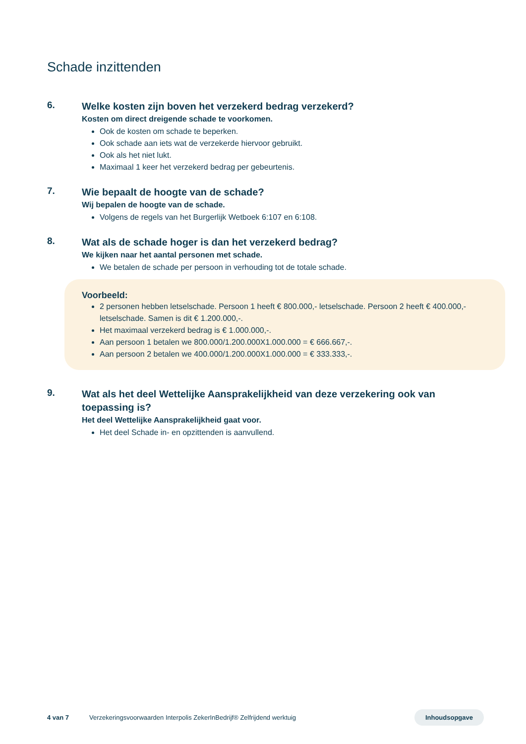Schade inzittenden
6.
Welke kosten zijn boven het verzekerd bedrag verzekerd?
Kosten om direct dreigende schade te voorkomen.
Ook de kosten om schade te beperken.
Ook schade aan iets wat de verzekerde hiervoor gebruikt.
Ook als het niet lukt.
Maximaal 1 keer het verzekerd bedrag per gebeurtenis.
7.
Wie bepaalt de hoogte van de schade?
Wij bepalen de hoogte van de schade.
Volgens de regels van het Burgerlijk Wetboek 6:107 en 6:108.
8.
Wat als de schade hoger is dan het verzekerd bedrag?
We kijken naar het aantal personen met schade.
We betalen de schade per persoon in verhouding tot de totale schade.
Voorbeeld:
2 personen hebben letselschade. Persoon 1 heeft € 800.000,- letselschade. Persoon 2 heeft € 400.000,- letselschade. Samen is dit € 1.200.000,-.
Het maximaal verzekerd bedrag is € 1.000.000,-.
Aan persoon 1 betalen we 800.000/1.200.000X1.000.000 = € 666.667,-.
Aan persoon 2 betalen we 400.000/1.200.000X1.000.000 = € 333.333,-.
9.
Wat als het deel Wettelijke Aansprakelijkheid van deze verzekering ook van toepassing is?
Het deel Wettelijke Aansprakelijkheid gaat voor.
Het deel Schade in- en opzittenden is aanvullend.
4 van 7 Verzekeringsvoorwaarden Interpolis ZekerInBedrijf® Zelfrijdend werktuig Inhoudsopgave